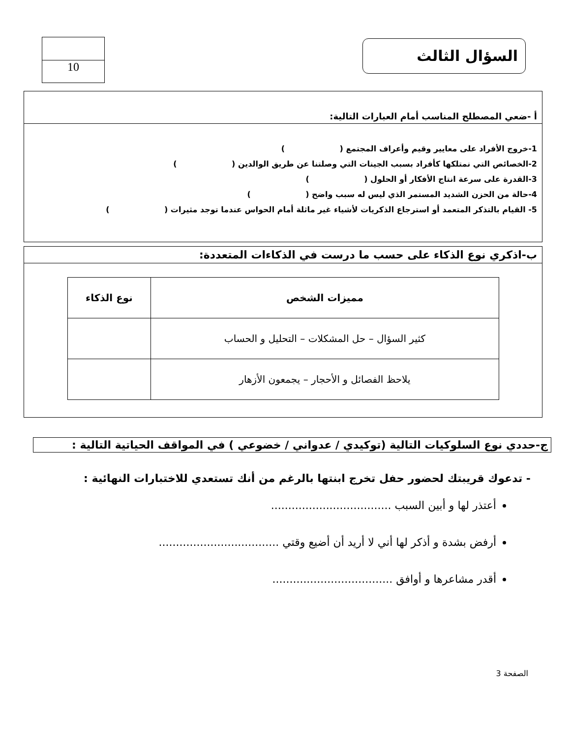السؤال الثالث
10
أ -ضعي المصطلح المناسب أمام العبارات التالية:
1-خروج الأفراد على معايير وقيم وأعراف المجتمع ( ) 2-الخصائص التي نمتلكها كأفراد بسبب الجينات التي وصلتنا عن طريق الوالدين ( ) 3-القدرة على سرعة انتاج الأفكار أو الحلول ( ) 4-حالة من الحزن الشديد المستمر الذي ليس له سبب واضح ( ) 5- القيام بالتذكر المتعمد أو استرجاع الذكريات لأشياء غير ماثلة أمام الحواس عندما توجد مثيرات ( )
ب-اذكري نوع الذكاء على حسب ما درست في الذكاءات المتعددة:
| مميزات الشخص | نوع الذكاء |
| --- | --- |
| كثير السؤال – حل المشكلات – التحليل و الحساب | |
| يلاحظ الفصائل و الأحجار – يجمعون الأزهار | |
ج-حددي نوع السلوكيات التالية (توكيدي / عدواني / خضوعي ) في المواقف الحياتية التالية :
- تدعوك قريبتك لحضور حفل تخرج ابنتها بالرغم من أنك تستعدي للاختبارات النهائية :
أعتذر لها و أبين السبب ...................................
أرفض بشدة و أذكر لها أني لا أريد أن أضيع وقتي ...................................
أقدر مشاعرها و أوافق ...................................
الصفحة 3